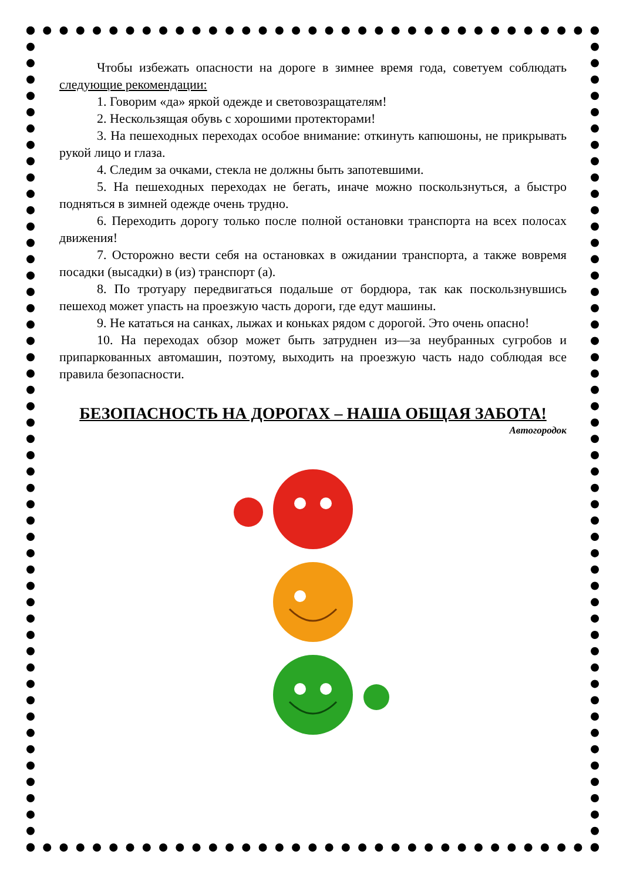Чтобы избежать опасности на дороге в зимнее время года, советуем соблюдать следующие рекомендации:
1. Говорим «да» яркой одежде и световозращателям!
2. Нескользящая обувь с хорошими протекторами!
3. На пешеходных переходах особое внимание: откинуть капюшоны, не прикрывать рукой лицо и глаза.
4. Следим за очками, стекла не должны быть запотевшими.
5. На пешеходных переходах не бегать, иначе можно поскользнуться, а быстро подняться в зимней одежде очень трудно.
6. Переходить дорогу только после полной остановки транспорта на всех полосах движения!
7. Осторожно вести себя на остановках в ожидании транспорта, а также вовремя посадки (высадки) в (из) транспорт (а).
8. По тротуару передвигаться подальше от бордюра, так как поскользнувшись пешеход может упасть на проезжую часть дороги, где едут машины.
9. Не кататься на санках, лыжах и коньках рядом с дорогой. Это очень опасно!
10. На переходах обзор может быть затруднен из—за неубранных сугробов и припаркованных автомашин, поэтому, выходить на проезжую часть надо соблюдая все правила безопасности.
БЕЗОПАСНОСТЬ НА ДОРОГАХ – НАША ОБЩАЯ ЗАБОТА!
Автогородок